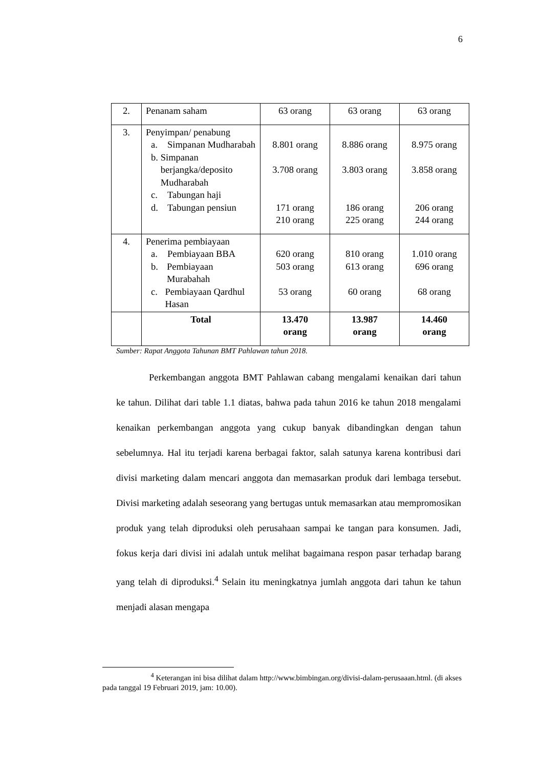6
| 2. | Penanam saham | 63 orang | 63 orang | 63 orang |
| 3. | Penyimpan/ penabung a. Simpanan Mudharabah b. Simpanan berjangka/deposito Mudharabah c. Tabungan haji d. Tabungan pensiun | 8.801 orang 3.708 orang 171 orang 210 orang | 8.886 orang 3.803 orang 186 orang 225 orang | 8.975 orang 3.858 orang 206 orang 244 orang |
| 4. | Penerima pembiayaan a. Pembiayaan BBA b. Pembiayaan Murabahah c. Pembiayaan Qardhul Hasan | 620 orang 503 orang 53 orang | 810 orang 613 orang 60 orang | 1.010 orang 696 orang 68 orang |
| | Total | 13.470 orang | 13.987 orang | 14.460 orang |
Sumber: Rapat Anggota Tahunan BMT Pahlawan tahun 2018.
Perkembangan anggota BMT Pahlawan cabang mengalami kenaikan dari tahun ke tahun. Dilihat dari table 1.1 diatas, bahwa pada tahun 2016 ke tahun 2018 mengalami kenaikan perkembangan anggota yang cukup banyak dibandingkan dengan tahun sebelumnya. Hal itu terjadi karena berbagai faktor, salah satunya karena kontribusi dari divisi marketing dalam mencari anggota dan memasarkan produk dari lembaga tersebut. Divisi marketing adalah seseorang yang bertugas untuk memasarkan atau mempromosikan produk yang telah diproduksi oleh perusahaan sampai ke tangan para konsumen. Jadi, fokus kerja dari divisi ini adalah untuk melihat bagaimana respon pasar terhadap barang yang telah di diproduksi.<sup>4</sup> Selain itu meningkatnya jumlah anggota dari tahun ke tahun menjadi alasan mengapa
<sup>4</sup> Keterangan ini bisa dilihat dalam http://www.bimbingan.org/divisi-dalam-perusaaan.html. (di akses pada tanggal 19 Februari 2019, jam: 10.00).